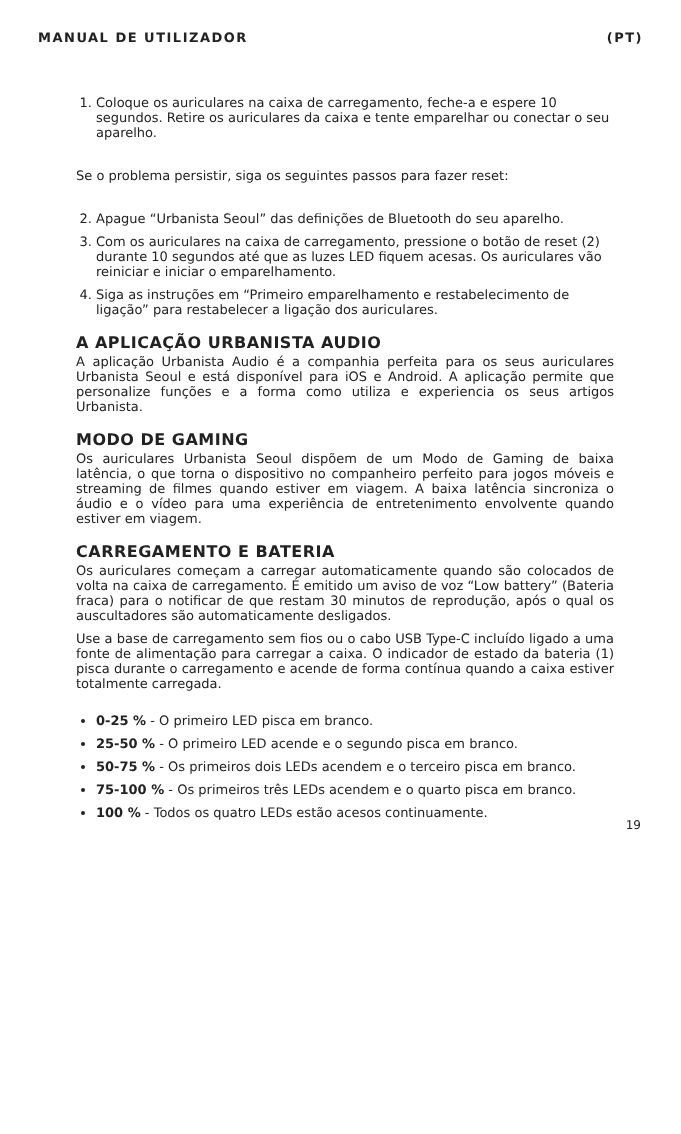MANUAL DE UTILIZADOR (PT)
1. Coloque os auriculares na caixa de carregamento, feche-a e espere 10 segundos. Retire os auriculares da caixa e tente emparelhar ou conectar o seu aparelho.
Se o problema persistir, siga os seguintes passos para fazer reset:
2. Apague “Urbanista Seoul” das definições de Bluetooth do seu aparelho.
3. Com os auriculares na caixa de carregamento, pressione o botão de reset (2) durante 10 segundos até que as luzes LED fiquem acesas. Os auriculares vão reiniciar e iniciar o emparelhamento.
4. Siga as instruções em “Primeiro emparelhamento e restabelecimento de ligação” para restabelecer a ligação dos auriculares.
A APLICAÇÃO URBANISTA AUDIO
A aplicação Urbanista Audio é a companhia perfeita para os seus auriculares Urbanista Seoul e está disponível para iOS e Android. A aplicação permite que personalize funções e a forma como utiliza e experiencia os seus artigos Urbanista.
MODO DE GAMING
Os auriculares Urbanista Seoul dispõem de um Modo de Gaming de baixa latência, o que torna o dispositivo no companheiro perfeito para jogos móveis e streaming de filmes quando estiver em viagem. A baixa latência sincroniza o áudio e o vídeo para uma experiência de entretenimento envolvente quando estiver em viagem.
CARREGAMENTO E BATERIA
Os auriculares começam a carregar automaticamente quando são colocados de volta na caixa de carregamento. É emitido um aviso de voz “Low battery” (Bateria fraca) para o notificar de que restam 30 minutos de reprodução, após o qual os auscultadores são automaticamente desligados.
Use a base de carregamento sem fios ou o cabo USB Type-C incluído ligado a uma fonte de alimentação para carregar a caixa. O indicador de estado da bateria (1) pisca durante o carregamento e acende de forma contínua quando a caixa estiver totalmente carregada.
0-25 % - O primeiro LED pisca em branco.
25-50 % - O primeiro LED acende e o segundo pisca em branco.
50-75 % - Os primeiros dois LEDs acendem e o terceiro pisca em branco.
75-100 % - Os primeiros três LEDs acendem e o quarto pisca em branco.
100 % - Todos os quatro LEDs estão acesos continuamente.
19